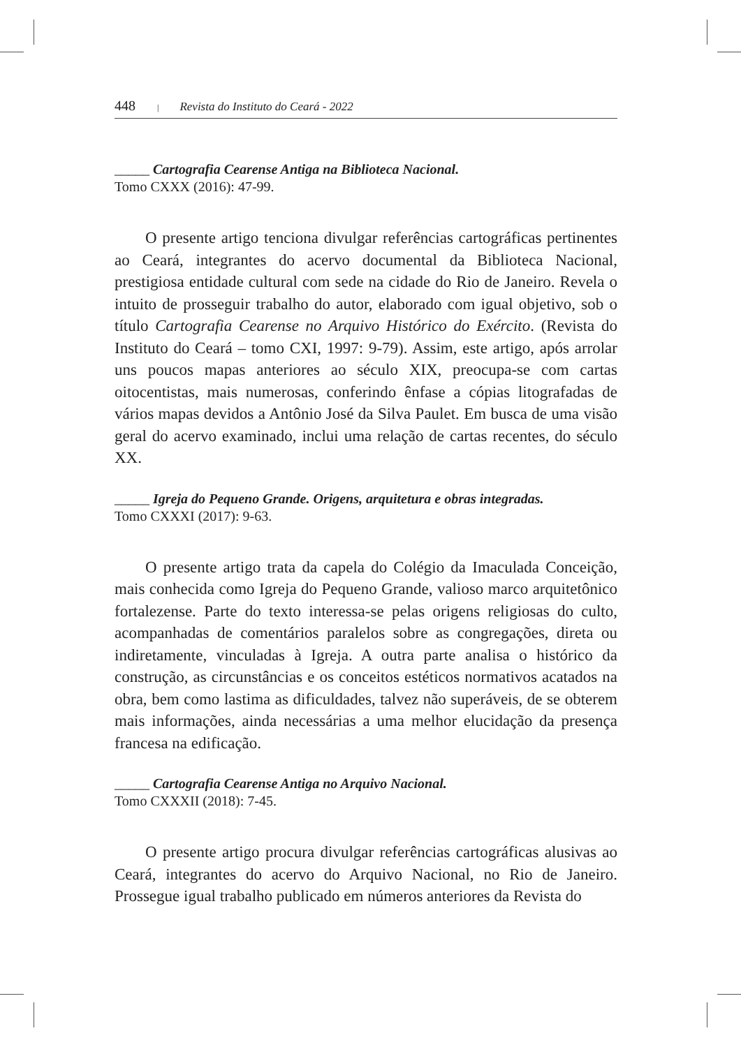448 | Revista do Instituto do Ceará - 2022
_____ Cartografia Cearense Antiga na Biblioteca Nacional.
Tomo CXXX (2016): 47-99.
O presente artigo tenciona divulgar referências cartográficas pertinentes ao Ceará, integrantes do acervo documental da Biblioteca Nacional, prestigiosa entidade cultural com sede na cidade do Rio de Janeiro. Revela o intuito de prosseguir trabalho do autor, elaborado com igual objetivo, sob o título Cartografia Cearense no Arquivo Histórico do Exército. (Revista do Instituto do Ceará – tomo CXI, 1997: 9-79). Assim, este artigo, após arrolar uns poucos mapas anteriores ao século XIX, preocupa-se com cartas oitocentistas, mais numerosas, conferindo ênfase a cópias litografadas de vários mapas devidos a Antônio José da Silva Paulet. Em busca de uma visão geral do acervo examinado, inclui uma relação de cartas recentes, do século XX.
_____ Igreja do Pequeno Grande. Origens, arquitetura e obras integradas.
Tomo CXXXI (2017): 9-63.
O presente artigo trata da capela do Colégio da Imaculada Conceição, mais conhecida como Igreja do Pequeno Grande, valioso marco arquitetônico fortalezense. Parte do texto interessa-se pelas origens religiosas do culto, acompanhadas de comentários paralelos sobre as congregações, direta ou indiretamente, vinculadas à Igreja. A outra parte analisa o histórico da construção, as circunstâncias e os conceitos estéticos normativos acatados na obra, bem como lastima as dificuldades, talvez não superáveis, de se obterem mais informações, ainda necessárias a uma melhor elucidação da presença francesa na edificação.
_____ Cartografia Cearense Antiga no Arquivo Nacional.
Tomo CXXXII (2018): 7-45.
O presente artigo procura divulgar referências cartográficas alusivas ao Ceará, integrantes do acervo do Arquivo Nacional, no Rio de Janeiro. Prossegue igual trabalho publicado em números anteriores da Revista do